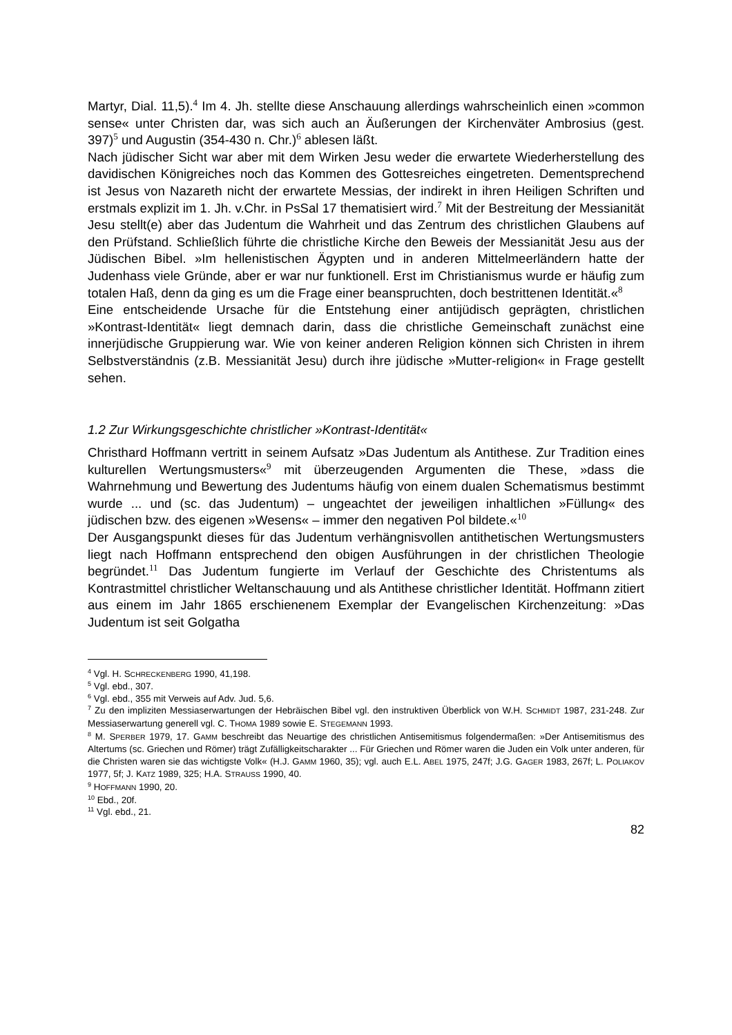Martyr, Dial. 11,5).<sup>4</sup> Im 4. Jh. stellte diese Anschauung allerdings wahrscheinlich einen »common sense« unter Christen dar, was sich auch an Äußerungen der Kirchenväter Ambrosius (gest. 397)<sup>5</sup> und Augustin (354-430 n. Chr.)<sup>6</sup> ablesen läßt.
Nach jüdischer Sicht war aber mit dem Wirken Jesu weder die erwartete Wiederherstellung des davidischen Königreiches noch das Kommen des Gottesreiches eingetreten. Dementsprechend ist Jesus von Nazareth nicht der erwartete Messias, der indirekt in ihren Heiligen Schriften und erstmals explizit im 1. Jh. v.Chr. in PsSal 17 thematisiert wird.<sup>7</sup> Mit der Bestreitung der Messianität Jesu stellt(e) aber das Judentum die Wahrheit und das Zentrum des christlichen Glaubens auf den Prüfstand. Schließlich führte die christliche Kirche den Beweis der Messianität Jesu aus der Jüdischen Bibel. »Im hellenistischen Ägypten und in anderen Mittelmeerländern hatte der Judenhass viele Gründe, aber er war nur funktionell. Erst im Christianismus wurde er häufig zum totalen Haß, denn da ging es um die Frage einer beanspruchten, doch bestrittenen Identität.«<sup>8</sup>
Eine entscheidende Ursache für die Entstehung einer antijüdisch geprägten, christlichen »Kontrast-Identität« liegt demnach darin, dass die christliche Gemeinschaft zunächst eine innerjüdische Gruppierung war. Wie von keiner anderen Religion können sich Christen in ihrem Selbstverständnis (z.B. Messianität Jesu) durch ihre jüdische »Mutter-religion« in Frage gestellt sehen.
1.2 Zur Wirkungsgeschichte christlicher »Kontrast-Identität«
Christhard Hoffmann vertritt in seinem Aufsatz »Das Judentum als Antithese. Zur Tradition eines kulturellen Wertungsmusters«<sup>9</sup> mit überzeugenden Argumenten die These, »dass die Wahrnehmung und Bewertung des Judentums häufig von einem dualen Schematismus bestimmt wurde ... und (sc. das Judentum) – ungeachtet der jeweiligen inhaltlichen »Füllung« des jüdischen bzw. des eigenen »Wesens« – immer den negativen Pol bildete.«<sup>10</sup>
Der Ausgangspunkt dieses für das Judentum verhängnisvollen antithetischen Wertungsmusters liegt nach Hoffmann entsprechend den obigen Ausführungen in der christlichen Theologie begründet.<sup>11</sup> Das Judentum fungierte im Verlauf der Geschichte des Christentums als Kontrastmittel christlicher Weltanschauung und als Antithese christlicher Identität. Hoffmann zitiert aus einem im Jahr 1865 erschienenem Exemplar der Evangelischen Kirchenzeitung: »Das Judentum ist seit Golgatha
<sup>4</sup> Vgl. H. SCHRECKENBERG 1990, 41,198.
<sup>5</sup> Vgl. ebd., 307.
<sup>6</sup> Vgl. ebd., 355 mit Verweis auf Adv. Jud. 5,6.
<sup>7</sup> Zu den impliziten Messiaserwartungen der Hebräischen Bibel vgl. den instruktiven Überblick von W.H. SCHMIDT 1987, 231-248. Zur Messiaserwartung generell vgl. C. THOMA 1989 sowie E. STEGEMANN 1993.
<sup>8</sup> M. SPERBER 1979, 17. GAMM beschreibt das Neuartige des christlichen Antisemitismus folgendermaßen: »Der Antisemitismus des Altertums (sc. Griechen und Römer) trägt Zufälligkeitscharakter ... Für Griechen und Römer waren die Juden ein Volk unter anderen, für die Christen waren sie das wichtigste Volk« (H.J. GAMM 1960, 35); vgl. auch E.L. ABEL 1975, 247f; J.G. GAGER 1983, 267f; L. POLIAKOV 1977, 5f; J. KATZ 1989, 325; H.A. STRAUSS 1990, 40.
<sup>9</sup> HOFFMANN 1990, 20.
<sup>10</sup> Ebd., 20f.
<sup>11</sup> Vgl. ebd., 21.
82